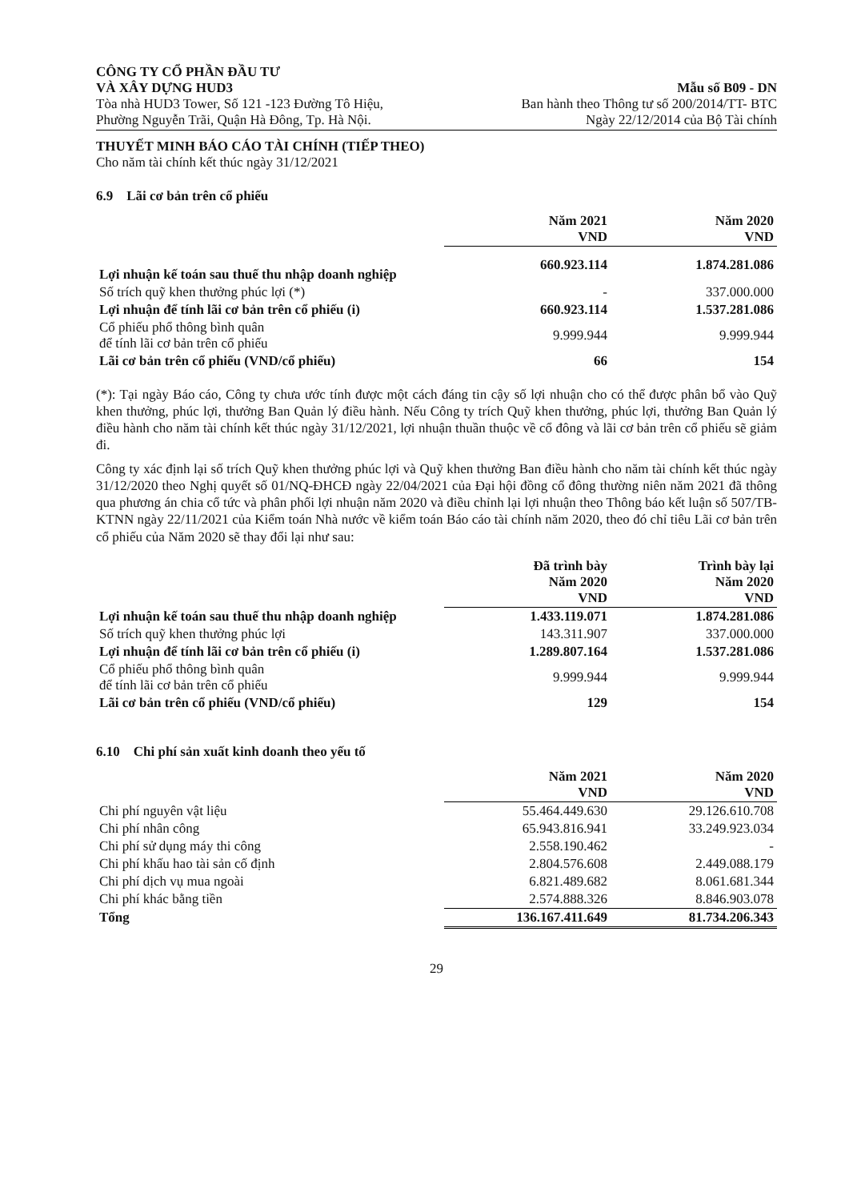CÔNG TY CỔ PHẦN ĐẦU TƯ
VÀ XÂY DỰNG HUD3
Tòa nhà HUD3 Tower, Số 121 -123 Đường Tô Hiệu,
Phường Nguyễn Trãi, Quận Hà Đông, Tp. Hà Nội.
Mẫu số B09 - DN
Ban hành theo Thông tư số 200/2014/TT- BTC
Ngày 22/12/2014 của Bộ Tài chính
THUYẾT MINH BÁO CÁO TÀI CHÍNH (TIẾP THEO)
Cho năm tài chính kết thúc ngày 31/12/2021
6.9 Lãi cơ bản trên cổ phiếu
| | Năm 2021 VND | Năm 2020 VND |
| Lợi nhuận kế toán sau thuế thu nhập doanh nghiệp | 660.923.114 | 1.874.281.086 |
| Số trích quỹ khen thưởng phúc lợi (*) | - | 337.000.000 |
| Lợi nhuận để tính lãi cơ bản trên cổ phiếu (i) | 660.923.114 | 1.537.281.086 |
| Cổ phiếu phổ thông bình quân để tính lãi cơ bản trên cổ phiếu | 9.999.944 | 9.999.944 |
| Lãi cơ bản trên cổ phiếu (VND/cổ phiếu) | 66 | 154 |
(*): Tại ngày Báo cáo, Công ty chưa ước tính được một cách đáng tin cậy số lợi nhuận cho có thể được phân bổ vào Quỹ khen thưởng, phúc lợi, thưởng Ban Quản lý điều hành. Nếu Công ty trích Quỹ khen thưởng, phúc lợi, thưởng Ban Quản lý điều hành cho năm tài chính kết thúc ngày 31/12/2021, lợi nhuận thuần thuộc về cổ đông và lãi cơ bản trên cổ phiếu sẽ giảm đi.
Công ty xác định lại số trích Quỹ khen thưởng phúc lợi và Quỹ khen thưởng Ban điều hành cho năm tài chính kết thúc ngày 31/12/2020 theo Nghị quyết số 01/NQ-ĐHCĐ ngày 22/04/2021 của Đại hội đồng cổ đông thường niên năm 2021 đã thông qua phương án chia cổ tức và phân phối lợi nhuận năm 2020 và điều chỉnh lại lợi nhuận theo Thông báo kết luận số 507/TB-KTNN ngày 22/11/2021 của Kiểm toán Nhà nước về kiểm toán Báo cáo tài chính năm 2020, theo đó chỉ tiêu Lãi cơ bản trên cổ phiếu của Năm 2020 sẽ thay đổi lại như sau:
| | Đã trình bày Năm 2020 VND | Trình bày lại Năm 2020 VND |
| Lợi nhuận kế toán sau thuế thu nhập doanh nghiệp | 1.433.119.071 | 1.874.281.086 |
| Số trích quỹ khen thưởng phúc lợi | 143.311.907 | 337.000.000 |
| Lợi nhuận để tính lãi cơ bản trên cổ phiếu (i) | 1.289.807.164 | 1.537.281.086 |
| Cổ phiếu phổ thông bình quân để tính lãi cơ bản trên cổ phiếu | 9.999.944 | 9.999.944 |
| Lãi cơ bản trên cổ phiếu (VND/cổ phiếu) | 129 | 154 |
6.10 Chi phí sản xuất kinh doanh theo yếu tố
| | Năm 2021 VND | Năm 2020 VND |
| Chi phí nguyên vật liệu | 55.464.449.630 | 29.126.610.708 |
| Chi phí nhân công | 65.943.816.941 | 33.249.923.034 |
| Chi phí sử dụng máy thi công | 2.558.190.462 | - |
| Chi phí khấu hao tài sản cố định | 2.804.576.608 | 2.449.088.179 |
| Chi phí dịch vụ mua ngoài | 6.821.489.682 | 8.061.681.344 |
| Chi phí khác bằng tiền | 2.574.888.326 | 8.846.903.078 |
| Tổng | 136.167.411.649 | 81.734.206.343 |
29